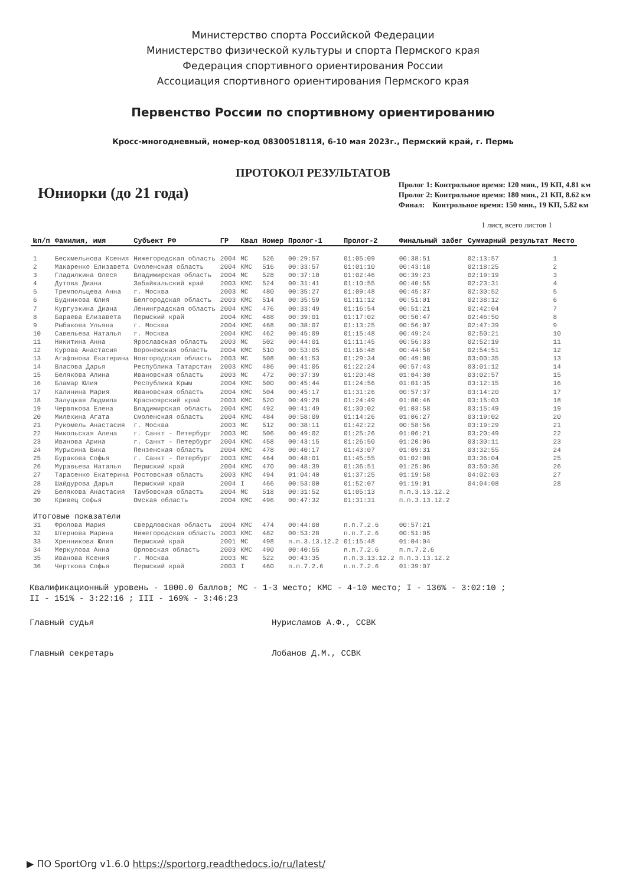Министерство спорта Российской Федерации
Министерство физической культуры и спорта Пермского края
Федерация спортивного ориентирования России
Ассоциация спортивного ориентирования Пермского края
Первенство России по спортивному ориентированию
Кросс-многодневный, номер-код 0830051811Я, 6-10 мая 2023г., Пермский край, г. Пермь
ПРОТОКОЛ РЕЗУЛЬТАТОВ
Юниорки (до 21 года)
Пролог 1: Контрольное время: 120 мин., 19 КП, 4.81 км
Пролог 2: Контрольное время: 180 мин., 21 КП, 8.62 км
Финал: Контрольное время: 150 мин., 19 КП, 5.82 км
1 лист, всего листов 1
| №п/п | Фамилия, имя | Субъект РФ | ГР | Квал | Номер | Пролог-1 | Пролог-2 | Финальный забег | Суммарный результат | Место |
| --- | --- | --- | --- | --- | --- | --- | --- | --- | --- | --- |
| 1 | Бесхмельнова Ксения | Нижегородская область | 2004 | МС | 526 | 00:29:57 | 01:05:09 | 00:38:51 | 02:13:57 | 1 |
| 2 | Макаренко Елизавета | Смоленская область | 2004 | КМС | 516 | 00:33:57 | 01:01:10 | 00:43:18 | 02:18:25 | 2 |
| 3 | Гладилкина Олеся | Владимирская область | 2004 | МС | 528 | 00:37:10 | 01:02:46 | 00:39:23 | 02:19:19 | 3 |
| 4 | Дутова Диана | Забайкальский край | 2003 | КМС | 524 | 00:31:41 | 01:10:55 | 00:40:55 | 02:23:31 | 4 |
| 5 | Тремпольцева Анна | г. Москва | 2003 | МС | 480 | 00:35:27 | 01:09:48 | 00:45:37 | 02:30:52 | 5 |
| 6 | Будникова Юлия | Белгородская область | 2003 | КМС | 514 | 00:35:59 | 01:11:12 | 00:51:01 | 02:38:12 | 6 |
| 7 | Кургузкина Диана | Ленинградская область | 2004 | КМС | 476 | 00:33:49 | 01:16:54 | 00:51:21 | 02:42:04 | 7 |
| 8 | Бараева Елизавета | Пермский край | 2004 | КМС | 488 | 00:39:01 | 01:17:02 | 00:50:47 | 02:46:50 | 8 |
| 9 | Рыбакова Ульяна | г. Москва | 2004 | КМС | 468 | 00:38:07 | 01:13:25 | 00:56:07 | 02:47:39 | 9 |
| 10 | Савельева Наталья | г. Москва | 2004 | КМС | 462 | 00:45:09 | 01:15:48 | 00:49:24 | 02:50:21 | 10 |
| 11 | Никитина Анна | Ярославская область | 2003 | МС | 502 | 00:44:01 | 01:11:45 | 00:56:33 | 02:52:19 | 11 |
| 12 | Курова Анастасия | Воронежская область | 2004 | КМС | 510 | 00:53:05 | 01:16:48 | 00:44:58 | 02:54:51 | 12 |
| 13 | Агафонова Екатерина | Новгородская область | 2003 | МС | 508 | 00:41:53 | 01:29:34 | 00:49:08 | 03:00:35 | 13 |
| 14 | Власова Дарья | Республика Татарстан | 2003 | КМС | 486 | 00:41:05 | 01:22:24 | 00:57:43 | 03:01:12 | 14 |
| 15 | Белякова Алина | Ивановская область | 2003 | МС | 472 | 00:37:39 | 01:20:48 | 01:04:30 | 03:02:57 | 15 |
| 16 | Бламар Юлия | Республика Крым | 2004 | КМС | 500 | 00:45:44 | 01:24:56 | 01:01:35 | 03:12:15 | 16 |
| 17 | Калинина Мария | Ивановская область | 2004 | КМС | 504 | 00:45:17 | 01:31:26 | 00:57:37 | 03:14:20 | 17 |
| 18 | Залуцкая Людмила | Красноярский край | 2003 | КМС | 520 | 00:49:28 | 01:24:49 | 01:00:46 | 03:15:03 | 18 |
| 19 | Червякова Елена | Владимирская область | 2004 | КМС | 492 | 00:41:49 | 01:30:02 | 01:03:58 | 03:15:49 | 19 |
| 20 | Милехина Агата | Смоленская область | 2004 | КМС | 484 | 00:58:09 | 01:14:26 | 01:06:27 | 03:19:02 | 20 |
| 21 | Рукомель Анастасия | г. Москва | 2003 | МС | 512 | 00:38:11 | 01:42:22 | 00:58:56 | 03:19:29 | 21 |
| 22 | Никольская Алена | г. Санкт - Петербург | 2003 | МС | 506 | 00:49:02 | 01:25:26 | 01:06:21 | 03:20:49 | 22 |
| 23 | Иванова Арина | г. Санкт - Петербург | 2004 | КМС | 458 | 00:43:15 | 01:26:50 | 01:20:06 | 03:30:11 | 23 |
| 24 | Мурысина Вика | Пензенская область | 2004 | КМС | 478 | 00:40:17 | 01:43:07 | 01:09:31 | 03:32:55 | 24 |
| 25 | Буракова Софья | г. Санкт - Петербург | 2003 | КМС | 464 | 00:48:01 | 01:45:55 | 01:02:08 | 03:36:04 | 25 |
| 26 | Муравьева Наталья | Пермский край | 2004 | КМС | 470 | 00:48:39 | 01:36:51 | 01:25:06 | 03:50:36 | 26 |
| 27 | Тарасенко Екатерина | Ростовская область | 2003 | КМС | 494 | 01:04:40 | 01:37:25 | 01:19:58 | 04:02:03 | 27 |
| 28 | Шайдурова Дарья | Пермский край | 2004 | I | 466 | 00:53:00 | 01:52:07 | 01:19:01 | 04:04:08 | 28 |
| 29 | Белякова Анастасия | Тамбовская область | 2004 | МС | 518 | 00:31:52 | 01:05:13 | п.п.3.13.12.2 | | |
| 30 | Кривец Софья | Омская область | 2004 | КМС | 496 | 00:47:32 | 01:31:31 | п.п.3.13.12.2 | | |
| Итоговые показатели | | | | | | | | | | |
| 31 | Фролова Мария | Свердловская область | 2004 | КМС | 474 | 00:44:00 | п.п.7.2.6 | 00:57:21 | | |
| 32 | Штернова Марина | Нижегородская область | 2003 | КМС | 482 | 00:53:28 | п.п.7.2.6 | 00:51:05 | | |
| 33 | Хренникова Юлия | Пермский край | 2001 | МС | 498 | п.п.3.13.12.2 | 01:15:48 | 01:04:04 | | |
| 34 | Меркулова Анна | Орловская область | 2003 | КМС | 490 | 00:40:55 | п.п.7.2.6 | п.п.7.2.6 | | |
| 35 | Иванова Ксения | г. Москва | 2003 | МС | 522 | 00:43:35 | п.п.3.13.12.2 | п.п.3.13.12.2 | | |
| 36 | Черткова Софья | Пермский край | 2003 | I | 460 | п.п.7.2.6 | п.п.7.2.6 | 01:39:07 | | |
Квалификационный уровень - 1000.0 баллов; МС - 1-3 место; КМС - 4-10 место; I - 136% - 3:02:10 ;
II - 151% - 3:22:16 ; III - 169% - 3:46:23
Главный судья
Нурисламов А.Ф., ССВК
Главный секретарь
Лобанов Д.М., ССВК
▶ ПО SportOrg v1.6.0 https://sportorg.readthedocs.io/ru/latest/